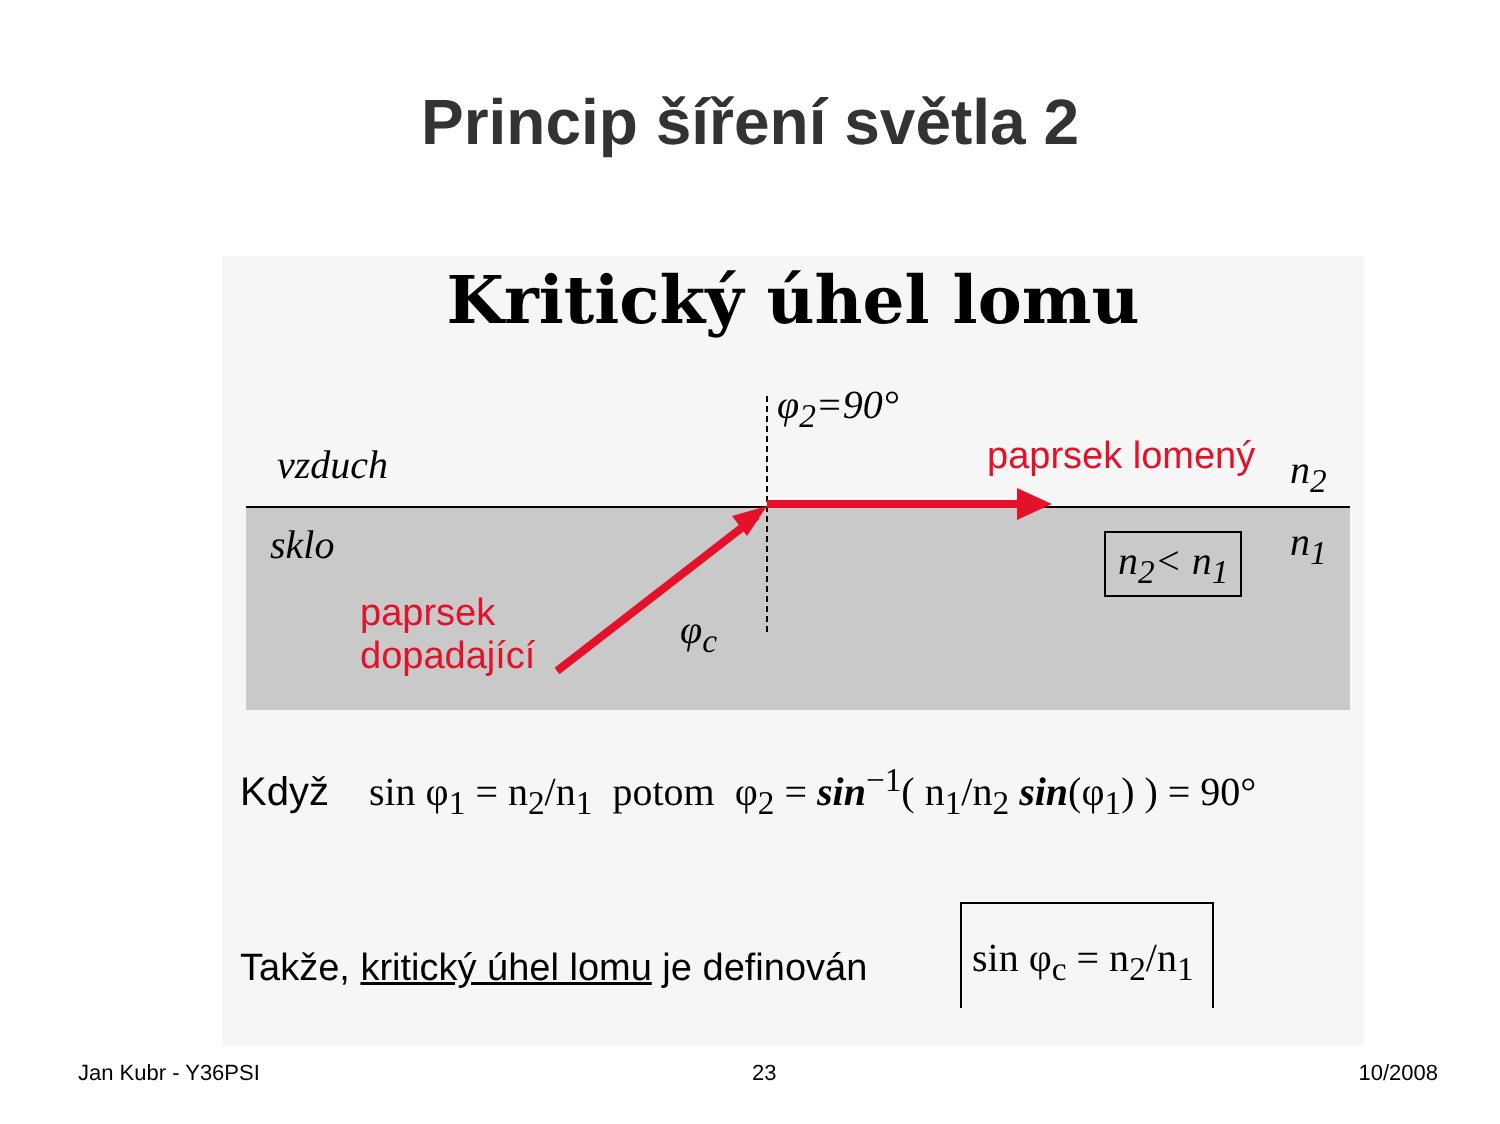Princip šíření světla 2
Kritický úhel lomu
φ<sub>2</sub>=90°
vzduch paprsek lomený n<sub>2</sub>
sklo n<sub>1</sub>
n<sub>2</sub>< n<sub>1</sub>
paprsek
dopadající
φ<sub>c</sub>
Když sin φ<sub>1</sub> = n<sub>2</sub>/n<sub>1</sub> potom φ<sub>2</sub> = sin<sup>−1</sup>( n<sub>1</sub>/n<sub>2</sub> sin(φ<sub>1</sub>) ) = 90°
Takže, kritický úhel lomu je definován
sin φ<sub>c</sub> = n<sub>2</sub>/n<sub>1</sub>
Jan Kubr - Y36PSI 23 10/2008